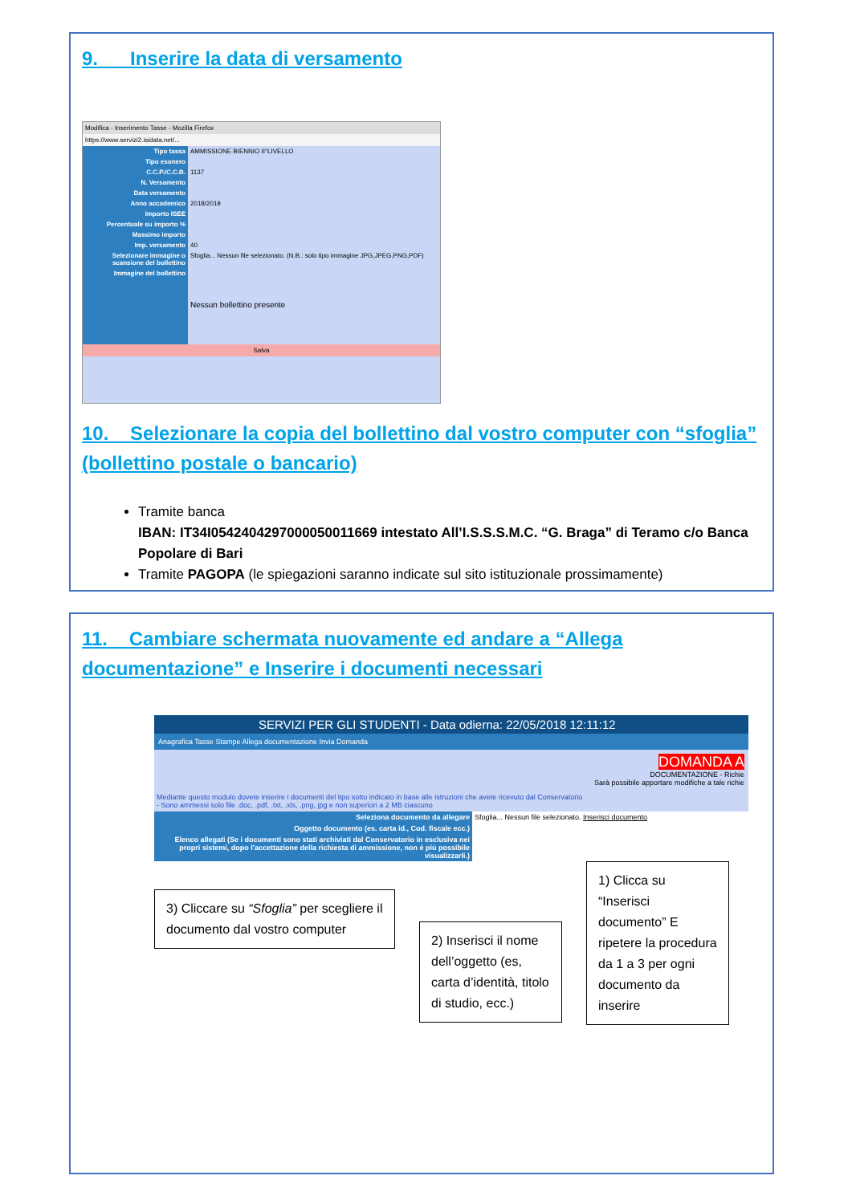9. Inserire la data di versamento
Modifica - Inserimento Tasse - Mozilla Firefox
https://www.servizi2.isidata.net/...
Tipo tassa AMMISSIONE BIENNIO II°LIVELLO
Tipo esonero
C.C.P./C.C.B. 1137
N. Versamento
Data versamento
Anno accademico 2018/2019
Importo ISEE
Percentuale su importo %
Massimo importo
Imp. versamento 40
Selezionare immagine o scansione del bollettino
Sfoglia... Nessun file selezionato. (N.B.: solo tipo immagine JPG,JPEG,PNG,PDF)
Immagine del bollettino
Nessun bollettino presente
Salva
10. Selezionare la copia del bollettino dal vostro computer con “sfoglia” (bollettino postale o bancario)
Tramite banca
IBAN: IT34I0542404297000050011669 intestato All’I.S.S.S.M.C. “G. Braga” di Teramo c/o Banca Popolare di Bari
Tramite PAGOPA (le spiegazioni saranno indicate sul sito istituzionale prossimamente)
11. Cambiare schermata nuovamente ed andare a “Allega documentazione” e Inserire i documenti necessari
SERVIZI PER GLI STUDENTI - Data odierna: 22/05/2018 12:11:12
Anagrafica Tasse Stampe Allega documentazione Invia Domanda
DOMANDA A
DOCUMENTAZIONE - Richie
Sarà possibile apportare modifiche a tale richie
Mediante questo modulo dovete inserire i documenti del tipo sotto indicato in base alle istruzioni che avete ricevuto dal Conservatorio
- Sono ammessi solo file .doc, .pdf, .txt, .xls, .png, jpg e non superiori a 2 MB ciascuno
Seleziona documento da allegare Sfoglia... Nessun file selezionato. Inserisci documento
Oggetto documento (es. carta id., Cod. fiscale ecc.)
Elenco allegati (Se i documenti sono stati archiviati dal Conservatorio in esclusiva nei propri sistemi, dopo l'accettazione della richiesta di ammissione, non è più possibile visualizzarli.)
3) Cliccare su “Sfoglia” per scegliere il documento dal vostro computer
2) Inserisci il nome dell’oggetto (es, carta d’identità, titolo di studio, ecc.)
1) Clicca su “Inserisci documento” E ripetere la procedura da 1 a 3 per ogni documento da inserire